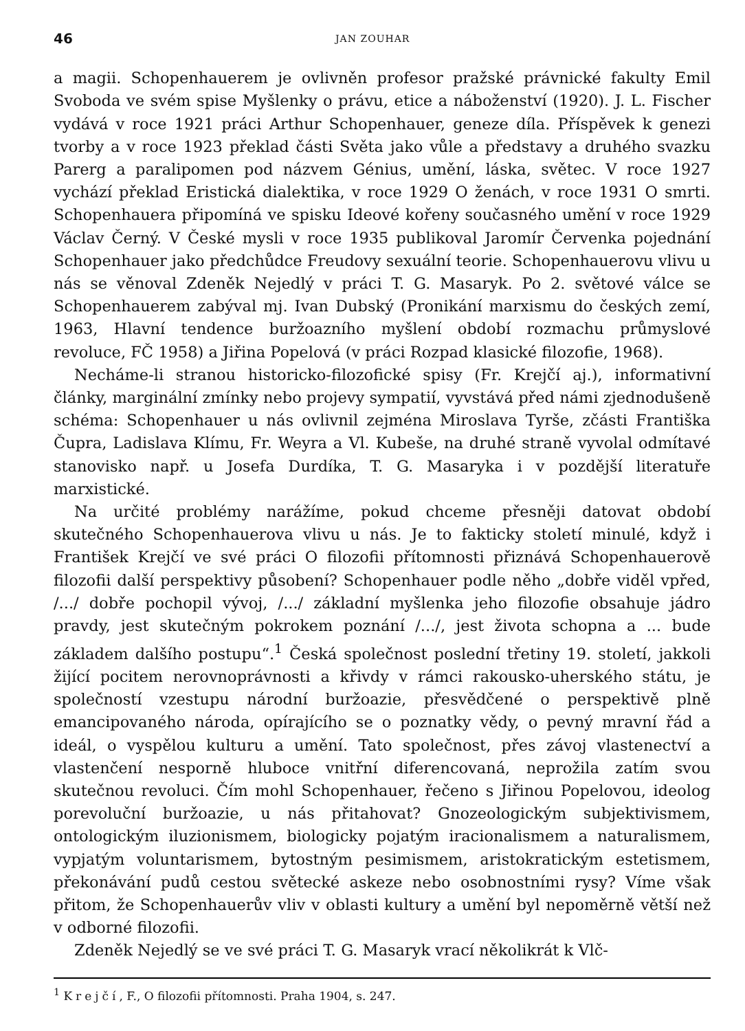46 JAN ZOUHAR
a magii. Schopenhauerem je ovlivněn profesor pražské právnické fakulty Emil Svoboda ve svém spise Myšlenky o právu, etice a náboženství (1920). J. L. Fischer vydává v roce 1921 práci Arthur Schopenhauer, geneze díla. Příspěvek k genezi tvorby a v roce 1923 překlad části Světa jako vůle a představy a druhého svazku Parerg a paralipomen pod názvem Génius, umění, láska, světec. V roce 1927 vychází překlad Eristická dialektika, v roce 1929 O ženách, v roce 1931 O smrti. Schopenhauera připomíná ve spisku Ideové kořeny současného umění v roce 1929 Václav Černý. V České mysli v roce 1935 publikoval Jaromír Červenka pojednání Schopenhauer jako předchůdce Freudovy sexuální teorie. Schopenhauerovu vlivu u nás se věnoval Zdeněk Nejedlý v práci T. G. Masaryk. Po 2. světové válce se Schopenhauerem zabýval mj. Ivan Dubský (Pronikání marxismu do českých zemí, 1963, Hlavní tendence buržoazního myšlení období rozmachu průmyslové revoluce, FČ 1958) a Jiřina Popelová (v práci Rozpad klasické filozofie, 1968).
Necháme-li stranou historicko-filozofické spisy (Fr. Krejčí aj.), informativní články, marginální zmínky nebo projevy sympatií, vyvstává před námi zjednodušeně schéma: Schopenhauer u nás ovlivnil zejména Miroslava Tyrše, zčásti Františka Čupra, Ladislava Klímu, Fr. Weyra a Vl. Kubeše, na druhé straně vyvolal odmítavé stanovisko např. u Josefa Durdíka, T. G. Masaryka i v pozdější literatuře marxistické.
Na určité problémy narážíme, pokud chceme přesněji datovat období skutečného Schopenhauerova vlivu u nás. Je to fakticky století minulé, když i František Krejčí ve své práci O filozofii přítomnosti přiznává Schopenhauerově filozofii další perspektivy působení? Schopenhauer podle něho „dobře viděl vpřed, /.../ dobře pochopil vývoj, /.../ základní myšlenka jeho filozofie obsahuje jádro pravdy, jest skutečným pokrokem poznání /.../, jest života schopna a ... bude základem dalšího postupu“.<sup>1</sup> Česká společnost poslední třetiny 19. století, jakkoli žijící pocitem nerovnoprávnosti a křivdy v rámci rakousko-uherského státu, je společností vzestupu národní buržoazie, přesvědčené o perspektivě plně emancipovaného národa, opírajícího se o poznatky vědy, o pevný mravní řád a ideál, o vyspělou kulturu a umění. Tato společnost, přes závoj vlastenectví a vlastenčení nesporně hluboce vnitřní diferencovaná, neprožila zatím svou skutečnou revoluci. Čím mohl Schopenhauer, řečeno s Jiřinou Popelovou, ideolog porevoluční buržoazie, u nás přitahovat? Gnozeologickým subjektivismem, ontologickým iluzionismem, biologicky pojatým iracionalismem a naturalismem, vypjatým voluntarismem, bytostným pesimismem, aristokratickým estetismem, překonávání pudů cestou světecké askeze nebo osobnostními rysy? Víme však přitom, že Schopenhauerův vliv v oblasti kultury a umění byl nepoměrně větší než v odborné filozofii.
Zdeněk Nejedlý se ve své práci T. G. Masaryk vrací několikrát k Vlč-
<sup>1</sup> Krejčí, F., O filozofii přítomnosti. Praha 1904, s. 247.